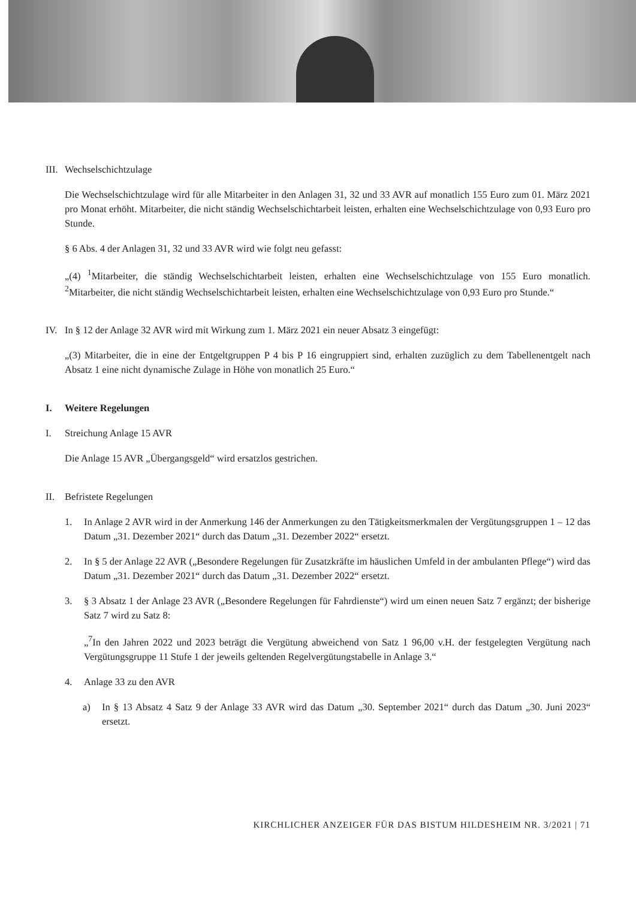III. Wechselschichtzulage
Die Wechselschichtzulage wird für alle Mitarbeiter in den Anlagen 31, 32 und 33 AVR auf monatlich 155 Euro zum 01. März 2021 pro Monat erhöht. Mitarbeiter, die nicht ständig Wechselschichtarbeit leisten, erhalten eine Wechselschichtzulage von 0,93 Euro pro Stunde.
§ 6 Abs. 4 der Anlagen 31, 32 und 33 AVR wird wie folgt neu gefasst:
„(4) <sup>1</sup>Mitarbeiter, die ständig Wechselschichtarbeit leisten, erhalten eine Wechselschichtzulage von 155 Euro monatlich. <sup>2</sup>Mitarbeiter, die nicht ständig Wechselschichtarbeit leisten, erhalten eine Wechselschichtzulage von 0,93 Euro pro Stunde.“
IV. In § 12 der Anlage 32 AVR wird mit Wirkung zum 1. März 2021 ein neuer Absatz 3 eingefügt:
„(3) Mitarbeiter, die in eine der Entgeltgruppen P 4 bis P 16 eingruppiert sind, erhalten zuzüglich zu dem Tabellenentgelt nach Absatz 1 eine nicht dynamische Zulage in Höhe von monatlich 25 Euro.“
I. Weitere Regelungen
I. Streichung Anlage 15 AVR
Die Anlage 15 AVR „Übergangsgeld“ wird ersatzlos gestrichen.
II. Befristete Regelungen
1. In Anlage 2 AVR wird in der Anmerkung 146 der Anmerkungen zu den Tätigkeitsmerkmalen der Vergütungsgruppen 1 – 12 das Datum „31. Dezember 2021“ durch das Datum „31. Dezember 2022“ ersetzt.
2. In § 5 der Anlage 22 AVR („Besondere Regelungen für Zusatzkräfte im häuslichen Umfeld in der ambulanten Pflege“) wird das Datum „31. Dezember 2021“ durch das Datum „31. Dezember 2022“ ersetzt.
3. § 3 Absatz 1 der Anlage 23 AVR („Besondere Regelungen für Fahrdienste“) wird um einen neuen Satz 7 ergänzt; der bisherige Satz 7 wird zu Satz 8:
„<sup>7</sup>In den Jahren 2022 und 2023 beträgt die Vergütung abweichend von Satz 1 96,00 v.H. der festgelegten Vergütung nach Vergütungsgruppe 11 Stufe 1 der jeweils geltenden Regelvergütungstabelle in Anlage 3.“
4. Anlage 33 zu den AVR
a) In § 13 Absatz 4 Satz 9 der Anlage 33 AVR wird das Datum „30. September 2021“ durch das Datum „30. Juni 2023“ ersetzt.
KIRCHLICHER ANZEIGER FÜR DAS BISTUM HILDESHEIM NR. 3/2021 | 71